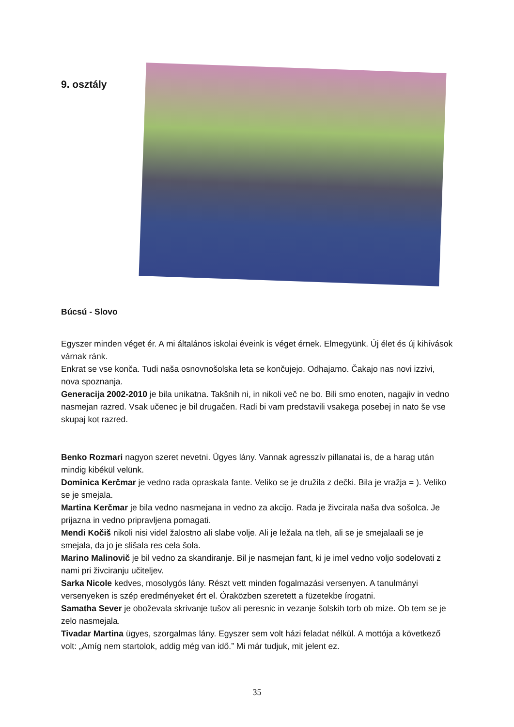9. osztály
Búcsú - Slovo
Egyszer minden véget ér. A mi általános iskolai éveink is véget érnek. Elmegyünk. Új élet és új kihívások várnak ránk.
Enkrat se vse konča. Tudi naša osnovnošolska leta se končujejo. Odhajamo. Čakajo nas novi izzivi, nova spoznanja.
Generacija 2002-2010 je bila unikatna. Takšnih ni, in nikoli več ne bo. Bili smo enoten, nagajiv in vedno nasmejan razred. Vsak učenec je bil drugačen. Radi bi vam predstavili vsakega posebej in nato še vse skupaj kot razred.
Benko Rozmari nagyon szeret nevetni. Ügyes lány. Vannak agresszív pillanatai is, de a harag után mindig kibékül velünk.
Dominica Kerčmar je vedno rada opraskala fante. Veliko se je družila z dečki. Bila je vražja = ). Veliko se je smejala.
Martina Kerčmar je bila vedno nasmejana in vedno za akcijo. Rada je živcirala naša dva sošolca. Je prijazna in vedno pripravljena pomagati.
Mendi Kočiš nikoli nisi videl žalostno ali slabe volje. Ali je ležala na tleh, ali se je smejalaali se je smejala, da jo je slišala res cela šola.
Marino Malinovič je bil vedno za skandiranje. Bil je nasmejan fant, ki je imel vedno voljo sodelovati z nami pri živciranju učiteljev.
Sarka Nicole kedves, mosolygós lány. Részt vett minden fogalmazási versenyen. A tanulmányi versenyeken is szép eredményeket ért el. Óraközben szeretett a füzetekbe írogatni.
Samatha Sever je oboževala skrivanje tušov ali peresnic in vezanje šolskih torb ob mize. Ob tem se je zelo nasmejala.
Tivadar Martina ügyes, szorgalmas lány. Egyszer sem volt házi feladat nélkül. A mottója a következő volt: „Amíg nem startolok, addig még van idő.” Mi már tudjuk, mit jelent ez.
35